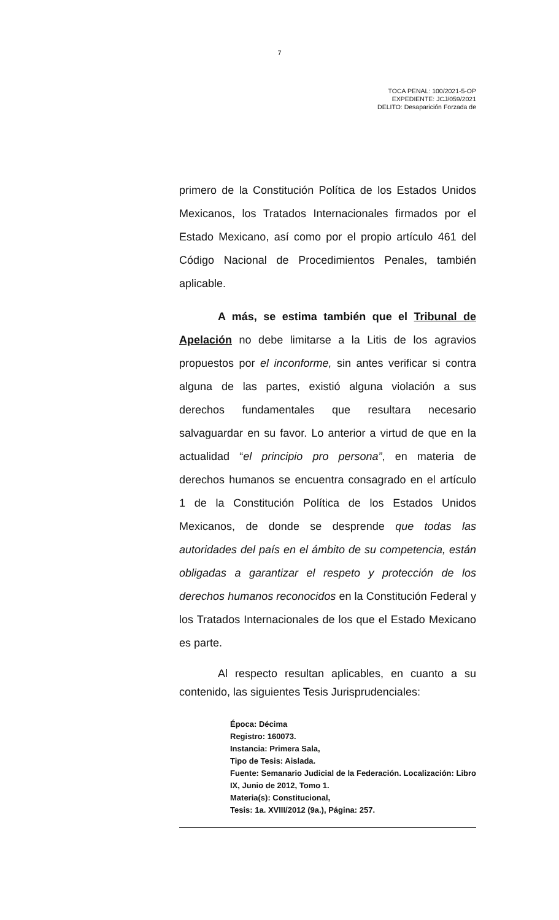7
TOCA PENAL: 100/2021-5-OP
EXPEDIENTE: JCJ/059/2021
DELITO: Desaparición Forzada de
primero de la Constitución Política de los Estados Unidos Mexicanos, los Tratados Internacionales firmados por el Estado Mexicano, así como por el propio artículo 461 del Código Nacional de Procedimientos Penales, también aplicable.
A más, se estima también que el Tribunal de Apelación no debe limitarse a la Litis de los agravios propuestos por el inconforme, sin antes verificar si contra alguna de las partes, existió alguna violación a sus derechos fundamentales que resultara necesario salvaguardar en su favor. Lo anterior a virtud de que en la actualidad “el principio pro persona”, en materia de derechos humanos se encuentra consagrado en el artículo 1 de la Constitución Política de los Estados Unidos Mexicanos, de donde se desprende que todas las autoridades del país en el ámbito de su competencia, están obligadas a garantizar el respeto y protección de los derechos humanos reconocidos en la Constitución Federal y los Tratados Internacionales de los que el Estado Mexicano es parte.
Al respecto resultan aplicables, en cuanto a su contenido, las siguientes Tesis Jurisprudenciales:
Época: Décima
Registro: 160073.
Instancia: Primera Sala,
Tipo de Tesis: Aislada.
Fuente: Semanario Judicial de la Federación. Localización: Libro IX, Junio de 2012, Tomo 1.
Materia(s): Constitucional,
Tesis: 1a. XVIII/2012 (9a.), Página: 257.